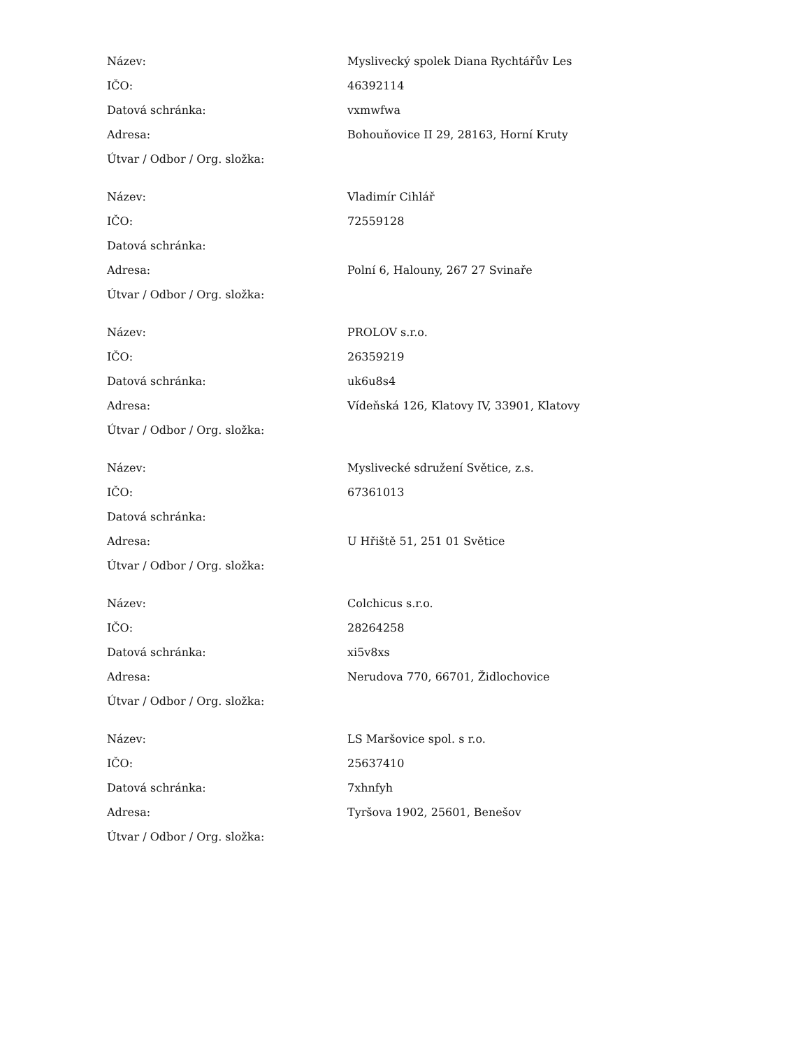| Název: | Myslivecký spolek Diana Rychtářův Les |
| IČO: | 46392114 |
| Datová schránka: | vxmwfwa |
| Adresa: | Bohouňovice II 29, 28163, Horní Kruty |
| Útvar / Odbor / Org. složka: | |
| Název: | Vladimír Cihlář |
| IČO: | 72559128 |
| Datová schránka: | |
| Adresa: | Polní 6, Halouny, 267 27 Svinaře |
| Útvar / Odbor / Org. složka: | |
| Název: | PROLOV s.r.o. |
| IČO: | 26359219 |
| Datová schránka: | uk6u8s4 |
| Adresa: | Vídeňská 126, Klatovy IV, 33901, Klatovy |
| Útvar / Odbor / Org. složka: | |
| Název: | Myslivecké sdružení Světice, z.s. |
| IČO: | 67361013 |
| Datová schránka: | |
| Adresa: | U Hřiště 51, 251 01 Světice |
| Útvar / Odbor / Org. složka: | |
| Název: | Colchicus s.r.o. |
| IČO: | 28264258 |
| Datová schránka: | xi5v8xs |
| Adresa: | Nerudova 770, 66701, Židlochovice |
| Útvar / Odbor / Org. složka: | |
| Název: | LS Maršovice spol. s r.o. |
| IČO: | 25637410 |
| Datová schránka: | 7xhnfyh |
| Adresa: | Tyršova 1902, 25601, Benešov |
| Útvar / Odbor / Org. složka: | |